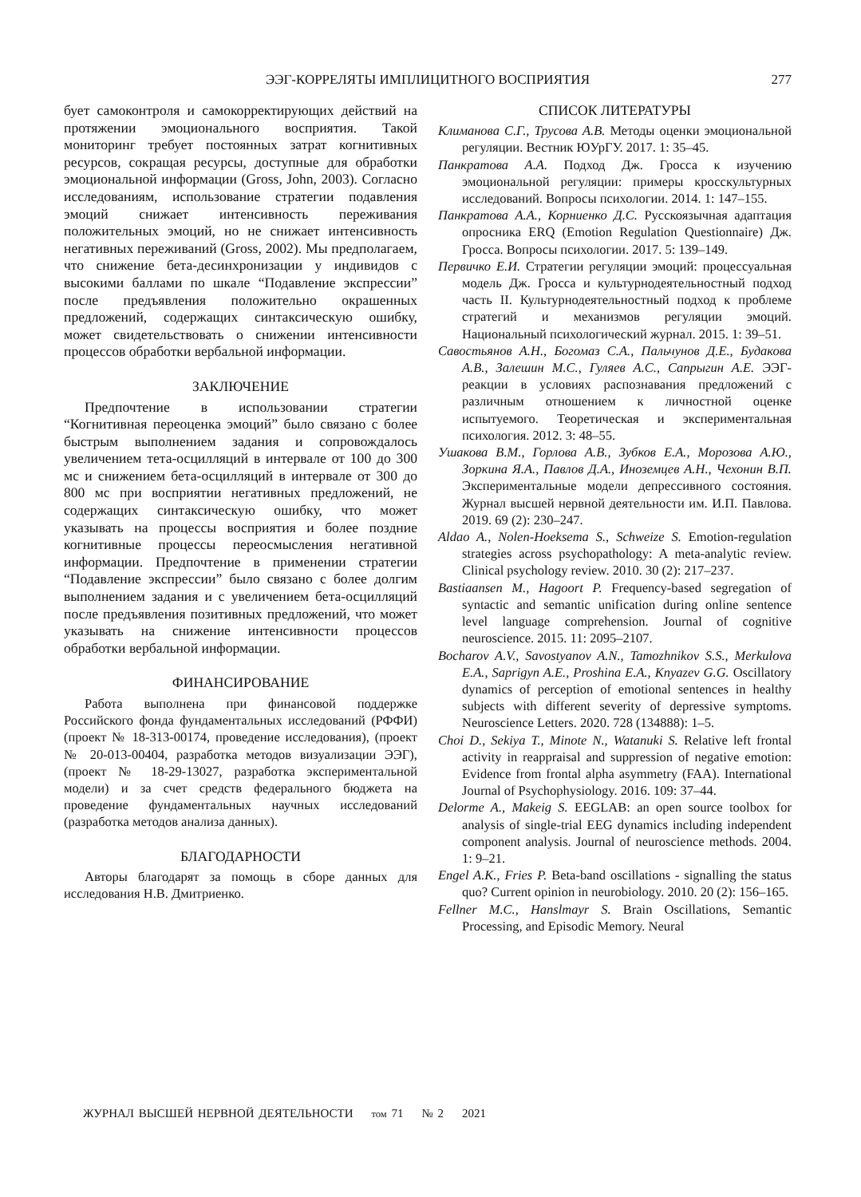ЭЭГ-КОРРЕЛЯТЫ ИМПЛИЦИТНОГО ВОСПРИЯТИЯ
277
бует самоконтроля и самокорректирующих действий на протяжении эмоционального восприятия. Такой мониторинг требует постоянных затрат когнитивных ресурсов, сокращая ресурсы, доступные для обработки эмоциональной информации (Gross, John, 2003). Согласно исследованиям, использование стратегии подавления эмоций снижает интенсивность переживания положительных эмоций, но не снижает интенсивность негативных переживаний (Gross, 2002). Мы предполагаем, что снижение бета-десинхронизации у индивидов с высокими баллами по шкале “Подавление экспрессии” после предъявления положительно окрашенных предложений, содержащих синтаксическую ошибку, может свидетельствовать о снижении интенсивности процессов обработки вербальной информации.
ЗАКЛЮЧЕНИЕ
Предпочтение в использовании стратегии “Когнитивная переоценка эмоций” было связано с более быстрым выполнением задания и сопровождалось увеличением тета-осцилляций в интервале от 100 до 300 мс и снижением бета-осцилляций в интервале от 300 до 800 мс при восприятии негативных предложений, не содержащих синтаксическую ошибку, что может указывать на процессы восприятия и более поздние когнитивные процессы переосмысления негативной информации. Предпочтение в применении стратегии “Подавление экспрессии” было связано с более долгим выполнением задания и с увеличением бета-осцилляций после предъявления позитивных предложений, что может указывать на снижение интенсивности процессов обработки вербальной информации.
ФИНАНСИРОВАНИЕ
Работа выполнена при финансовой поддержке Российского фонда фундаментальных исследований (РФФИ) (проект № 18-313-00174, проведение исследования), (проект № 20-013-00404, разработка методов визуализации ЭЭГ), (проект № 18-29-13027, разработка экспериментальной модели) и за счет средств федерального бюджета на проведение фундаментальных научных исследований (разработка методов анализа данных).
БЛАГОДАРНОСТИ
Авторы благодарят за помощь в сборе данных для исследования Н.В. Дмитриенко.
СПИСОК ЛИТЕРАТУРЫ
Климанова С.Г., Трусова А.В. Методы оценки эмоциональной регуляции. Вестник ЮУрГУ. 2017. 1: 35–45.
Панкратова А.А. Подход Дж. Гросса к изучению эмоциональной регуляции: примеры кросскультурных исследований. Вопросы психологии. 2014. 1: 147–155.
Панкратова А.А., Корниенко Д.С. Русскоязычная адаптация опросника ERQ (Emotion Regulation Questionnaire) Дж. Гросса. Вопросы психологии. 2017. 5: 139–149.
Первичко Е.И. Стратегии регуляции эмоций: процессуальная модель Дж. Гросса и культурнодеятельностный подход часть II. Культурнодеятельностный подход к проблеме стратегий и механизмов регуляции эмоций. Национальный психологический журнал. 2015. 1: 39–51.
Савостьянов А.Н., Богомаз С.А., Пальчунов Д.Е., Будакова А.В., Залешин М.С., Гуляев А.С., Сапрыгин А.Е. ЭЭГ-реакции в условиях распознавания предложений с различным отношением к личностной оценке испытуемого. Теоретическая и экспериментальная психология. 2012. 3: 48–55.
Ушакова В.М., Горлова А.В., Зубков Е.А., Морозова А.Ю., Зоркина Я.А., Павлов Д.А., Иноземцев А.Н., Чехонин В.П. Экспериментальные модели депрессивного состояния. Журнал высшей нервной деятельности им. И.П. Павлова. 2019. 69 (2): 230–247.
Aldao A., Nolen-Hoeksema S., Schweize S. Emotion-regulation strategies across psychopathology: A meta-analytic review. Clinical psychology review. 2010. 30 (2): 217–237.
Bastiaansen M., Hagoort P. Frequency-based segregation of syntactic and semantic unification during online sentence level language comprehension. Journal of cognitive neuroscience. 2015. 11: 2095–2107.
Bocharov A.V., Savostyanov A.N., Tamozhnikov S.S., Merkulova E.A., Saprigyn A.E., Proshina E.A., Knyazev G.G. Oscillatory dynamics of perception of emotional sentences in healthy subjects with different severity of depressive symptoms. Neuroscience Letters. 2020. 728 (134888): 1–5.
Choi D., Sekiya T., Minote N., Watanuki S. Relative left frontal activity in reappraisal and suppression of negative emotion: Evidence from frontal alpha asymmetry (FAA). International Journal of Psychophysiology. 2016. 109: 37–44.
Delorme A., Makeig S. EEGLAB: an open source toolbox for analysis of single-trial EEG dynamics including independent component analysis. Journal of neuroscience methods. 2004. 1: 9–21.
Engel A.K., Fries P. Beta-band oscillations - signalling the status quo? Current opinion in neurobiology. 2010. 20 (2): 156–165.
Fellner M.C., Hanslmayr S. Brain Oscillations, Semantic Processing, and Episodic Memory. Neural
ЖУРНАЛ ВЫСШЕЙ НЕРВНОЙ ДЕЯТЕЛЬНОСТИ том 71 № 2 2021